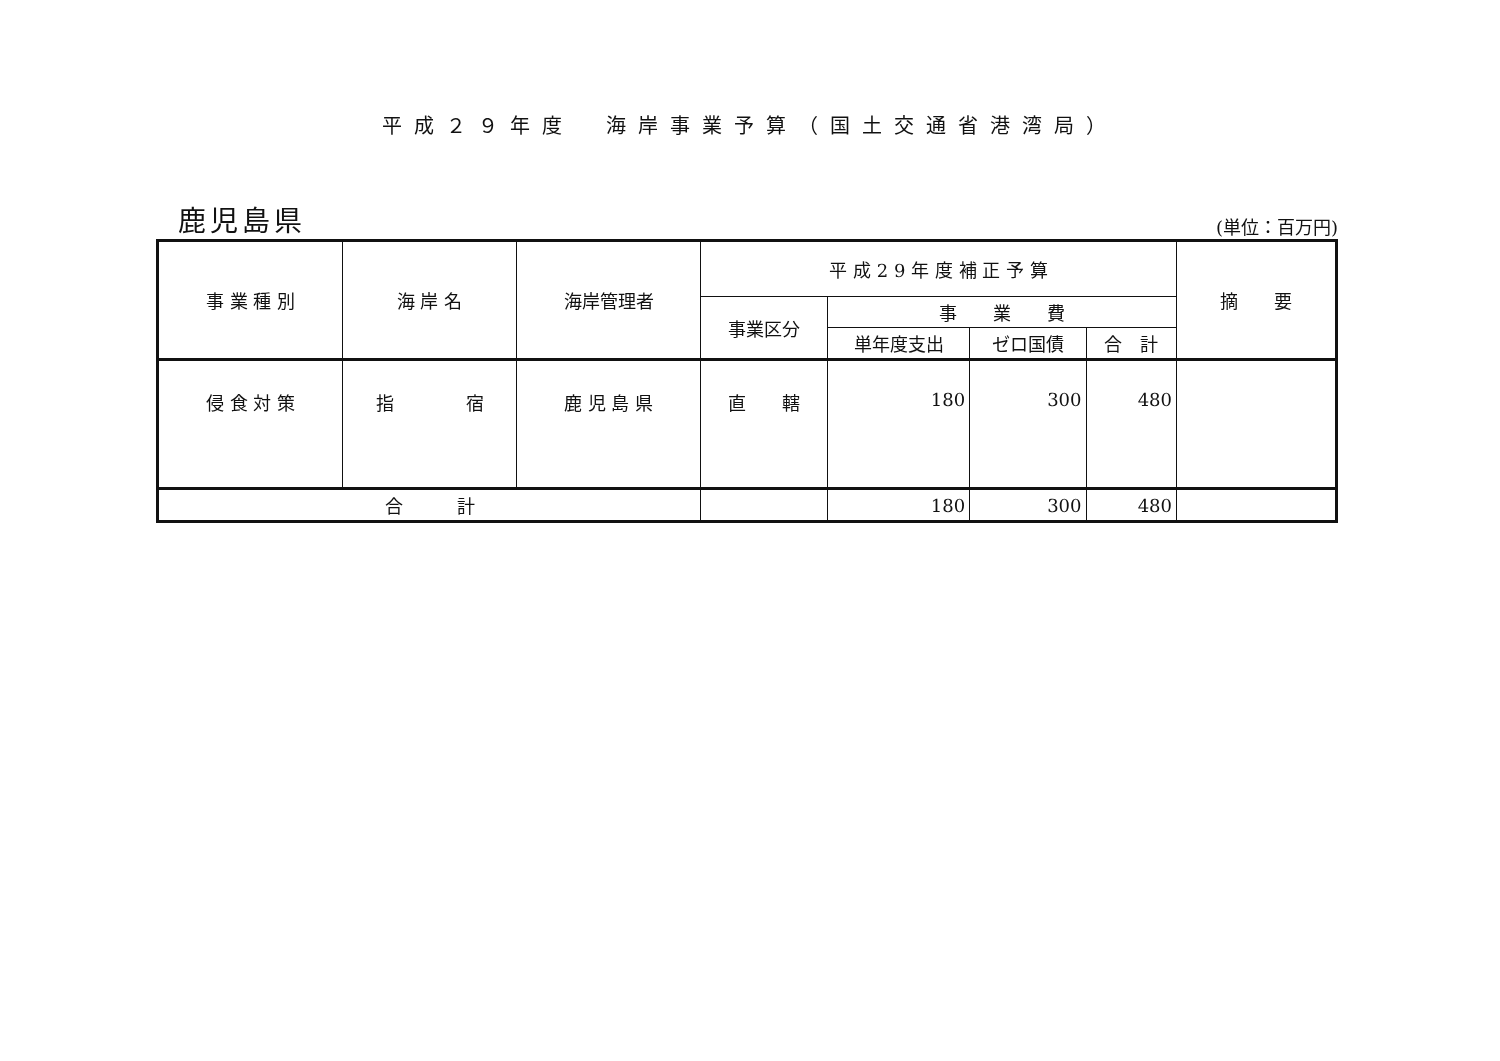平成２９年度　海岸事業予算（国土交通省港湾局）
鹿児島県
(単位：百万円)
| 事 業 種 別 | 海 岸 名 | 海岸管理者 | 平 成 2 9 年 度 補 正 予 算 | | | | 摘 要 |
| --- | --- | --- | --- | --- | --- | --- | --- |
| | | | 事業区分 | 事 業 費 | | | |
| | | | | 単年度支出 | ゼロ国債 | 合 計 | |
| 侵 食 対 策 | 指 宿 | 鹿 児 島 県 | 直 轄 | 180 | 300 | 480 | |
| 合 計 | | | | 180 | 300 | 480 | |